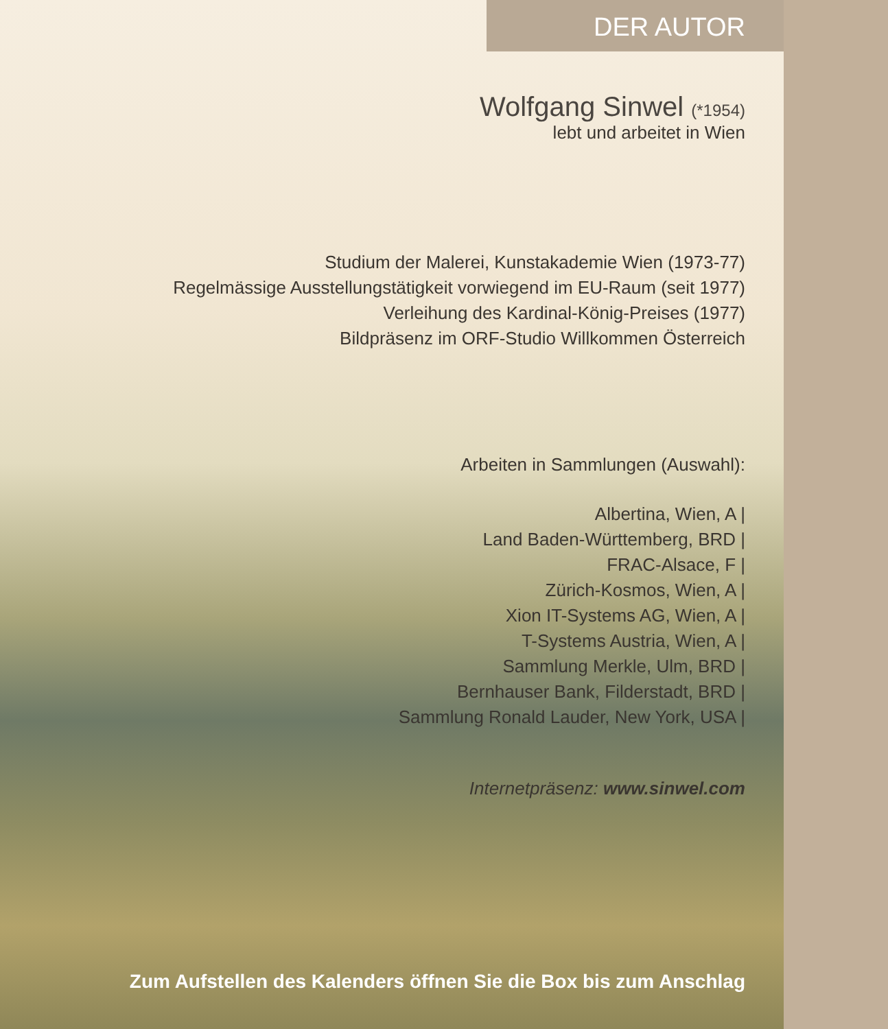DER AUTOR
Wolfgang Sinwel (*1954)
lebt und arbeitet in Wien
Studium der Malerei, Kunstakademie Wien (1973-77)
Regelmässige Ausstellungstätigkeit vorwiegend im EU-Raum (seit 1977)
Verleihung des Kardinal-König-Preises (1977)
Bildpräsenz im ORF-Studio Willkommen Österreich
Arbeiten in Sammlungen (Auswahl):
Albertina, Wien, A |
Land Baden-Württemberg, BRD |
FRAC-Alsace, F |
Zürich-Kosmos, Wien, A |
Xion IT-Systems AG, Wien, A |
T-Systems Austria, Wien, A |
Sammlung Merkle, Ulm, BRD |
Bernhauser Bank, Filderstadt, BRD |
Sammlung Ronald Lauder, New York, USA |
Internetpräsenz: www.sinwel.com
Zum Aufstellen des Kalenders öffnen Sie die Box bis zum Anschlag